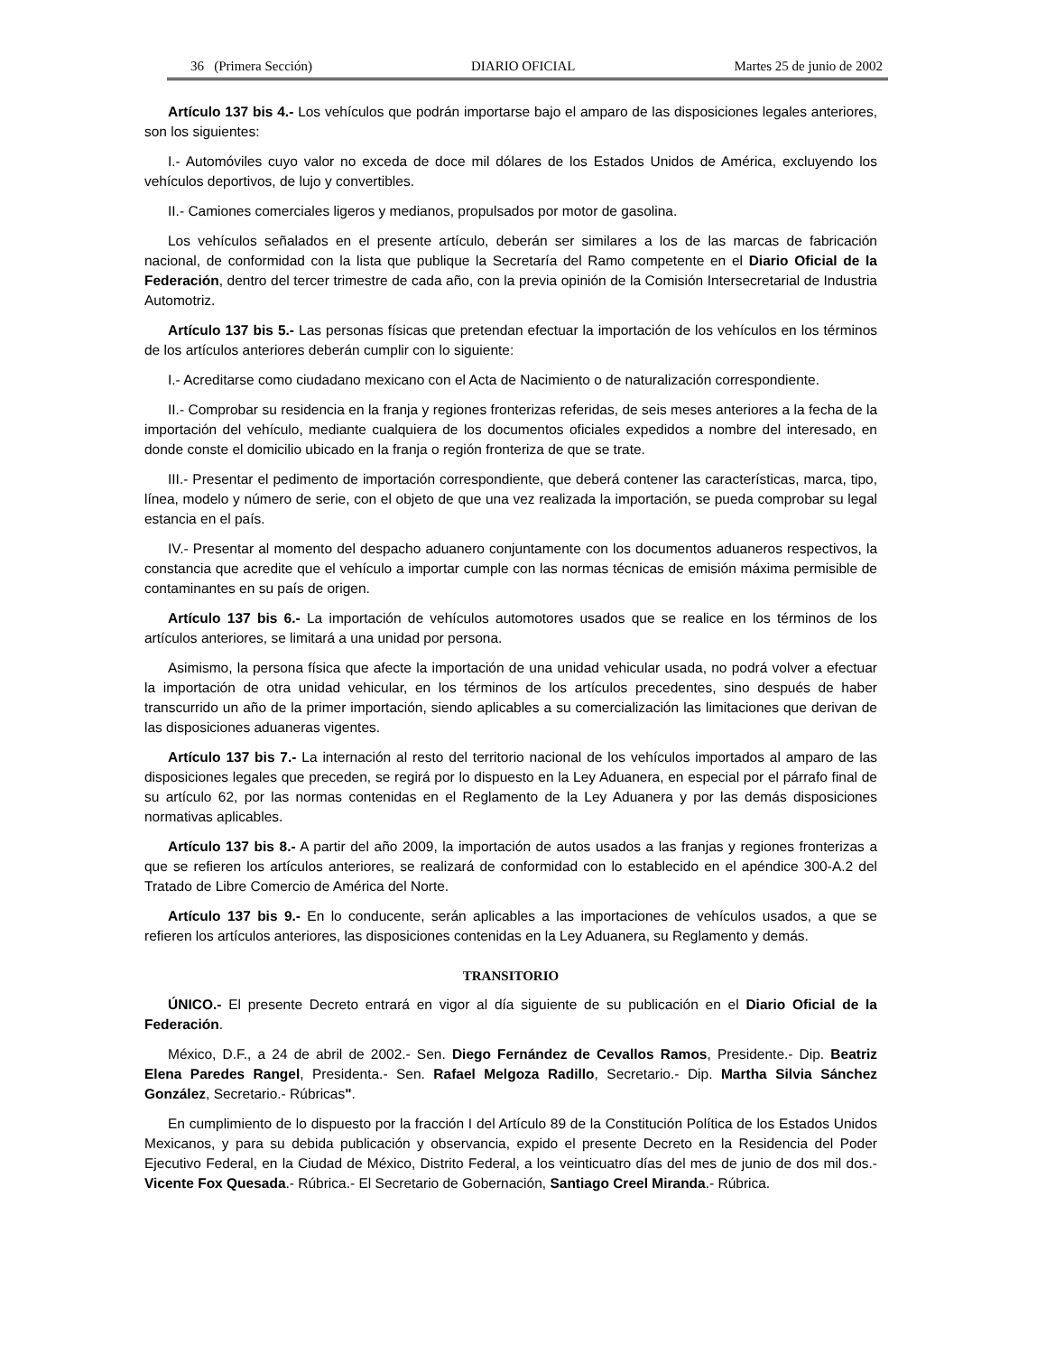36 (Primera Sección) DIARIO OFICIAL Martes 25 de junio de 2002
Artículo 137 bis 4.- Los vehículos que podrán importarse bajo el amparo de las disposiciones legales anteriores, son los siguientes:
I.- Automóviles cuyo valor no exceda de doce mil dólares de los Estados Unidos de América, excluyendo los vehículos deportivos, de lujo y convertibles.
II.- Camiones comerciales ligeros y medianos, propulsados por motor de gasolina.
Los vehículos señalados en el presente artículo, deberán ser similares a los de las marcas de fabricación nacional, de conformidad con la lista que publique la Secretaría del Ramo competente en el Diario Oficial de la Federación, dentro del tercer trimestre de cada año, con la previa opinión de la Comisión Intersecretarial de Industria Automotriz.
Artículo 137 bis 5.- Las personas físicas que pretendan efectuar la importación de los vehículos en los términos de los artículos anteriores deberán cumplir con lo siguiente:
I.- Acreditarse como ciudadano mexicano con el Acta de Nacimiento o de naturalización correspondiente.
II.- Comprobar su residencia en la franja y regiones fronterizas referidas, de seis meses anteriores a la fecha de la importación del vehículo, mediante cualquiera de los documentos oficiales expedidos a nombre del interesado, en donde conste el domicilio ubicado en la franja o región fronteriza de que se trate.
III.- Presentar el pedimento de importación correspondiente, que deberá contener las características, marca, tipo, línea, modelo y número de serie, con el objeto de que una vez realizada la importación, se pueda comprobar su legal estancia en el país.
IV.- Presentar al momento del despacho aduanero conjuntamente con los documentos aduaneros respectivos, la constancia que acredite que el vehículo a importar cumple con las normas técnicas de emisión máxima permisible de contaminantes en su país de origen.
Artículo 137 bis 6.- La importación de vehículos automotores usados que se realice en los términos de los artículos anteriores, se limitará a una unidad por persona.
Asimismo, la persona física que afecte la importación de una unidad vehicular usada, no podrá volver a efectuar la importación de otra unidad vehicular, en los términos de los artículos precedentes, sino después de haber transcurrido un año de la primer importación, siendo aplicables a su comercialización las limitaciones que derivan de las disposiciones aduaneras vigentes.
Artículo 137 bis 7.- La internación al resto del territorio nacional de los vehículos importados al amparo de las disposiciones legales que preceden, se regirá por lo dispuesto en la Ley Aduanera, en especial por el párrafo final de su artículo 62, por las normas contenidas en el Reglamento de la Ley Aduanera y por las demás disposiciones normativas aplicables.
Artículo 137 bis 8.- A partir del año 2009, la importación de autos usados a las franjas y regiones fronterizas a que se refieren los artículos anteriores, se realizará de conformidad con lo establecido en el apéndice 300-A.2 del Tratado de Libre Comercio de América del Norte.
Artículo 137 bis 9.- En lo conducente, serán aplicables a las importaciones de vehículos usados, a que se refieren los artículos anteriores, las disposiciones contenidas en la Ley Aduanera, su Reglamento y demás.
TRANSITORIO
ÚNICO.- El presente Decreto entrará en vigor al día siguiente de su publicación en el Diario Oficial de la Federación.
México, D.F., a 24 de abril de 2002.- Sen. Diego Fernández de Cevallos Ramos, Presidente.- Dip. Beatriz Elena Paredes Rangel, Presidenta.- Sen. Rafael Melgoza Radillo, Secretario.- Dip. Martha Silvia Sánchez González, Secretario.- Rúbricas".
En cumplimiento de lo dispuesto por la fracción I del Artículo 89 de la Constitución Política de los Estados Unidos Mexicanos, y para su debida publicación y observancia, expido el presente Decreto en la Residencia del Poder Ejecutivo Federal, en la Ciudad de México, Distrito Federal, a los veinticuatro días del mes de junio de dos mil dos.- Vicente Fox Quesada.- Rúbrica.- El Secretario de Gobernación, Santiago Creel Miranda.- Rúbrica.